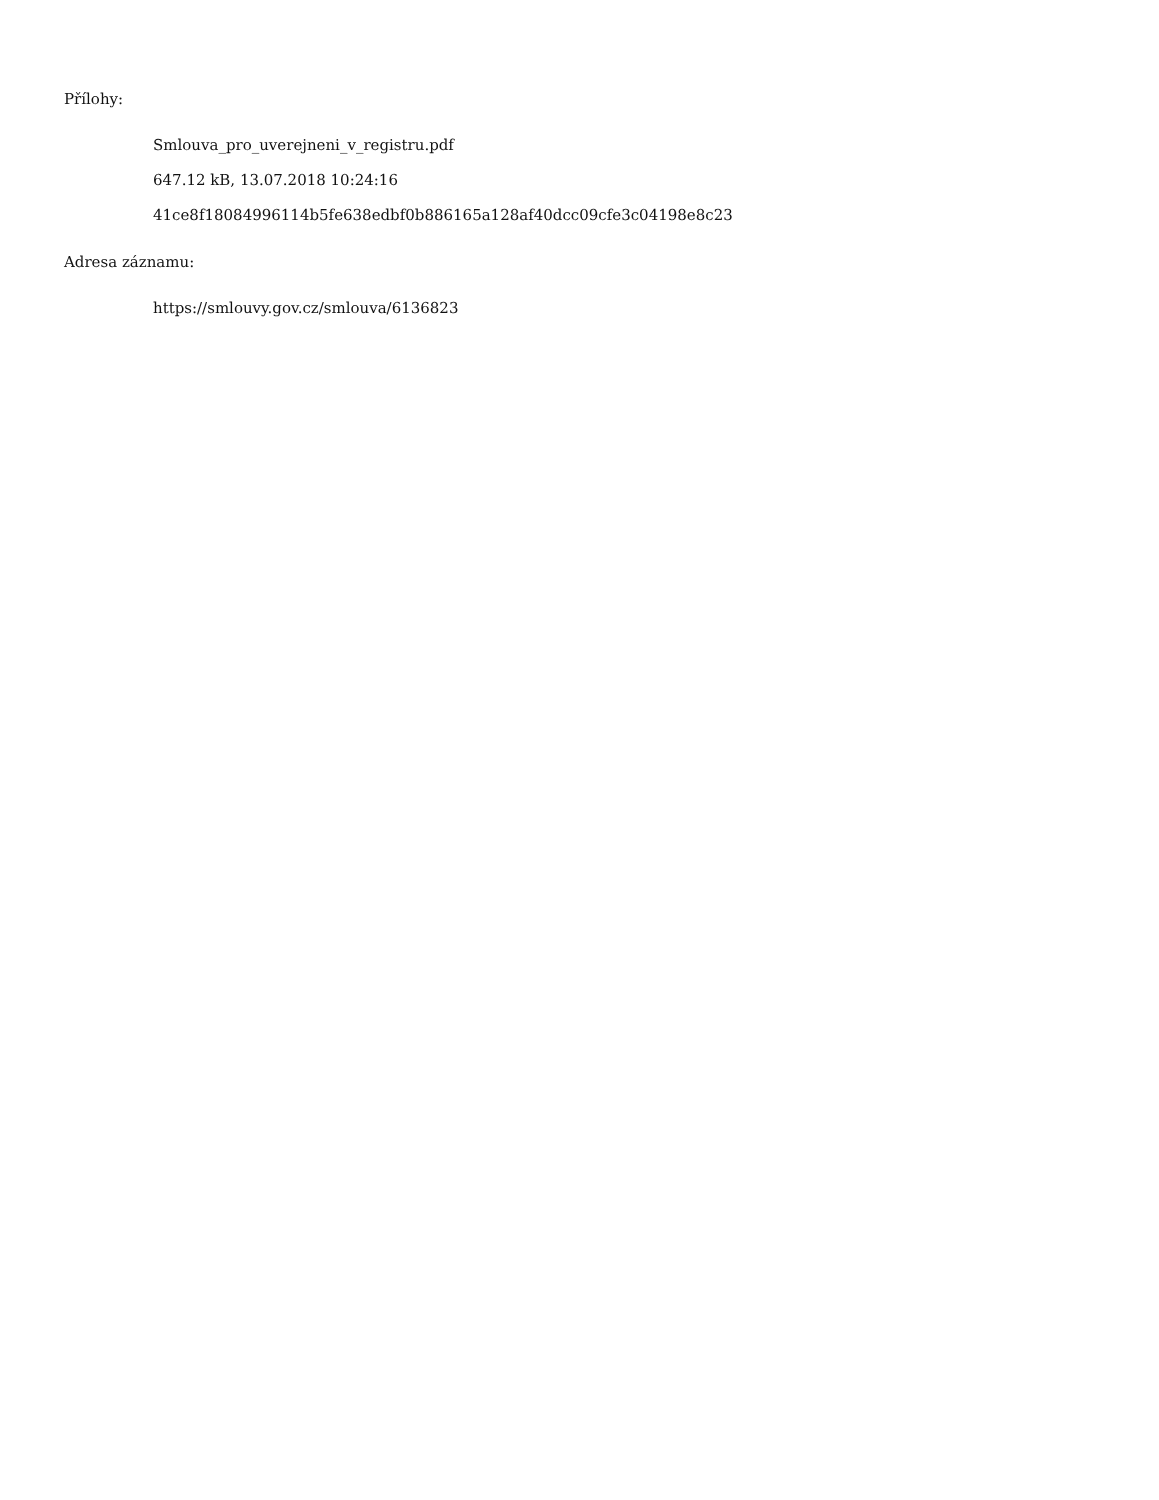Přílohy:
Smlouva_pro_uverejneni_v_registru.pdf
647.12 kB, 13.07.2018 10:24:16
41ce8f18084996114b5fe638edbf0b886165a128af40dcc09cfe3c04198e8c23
Adresa záznamu:
https://smlouvy.gov.cz/smlouva/6136823